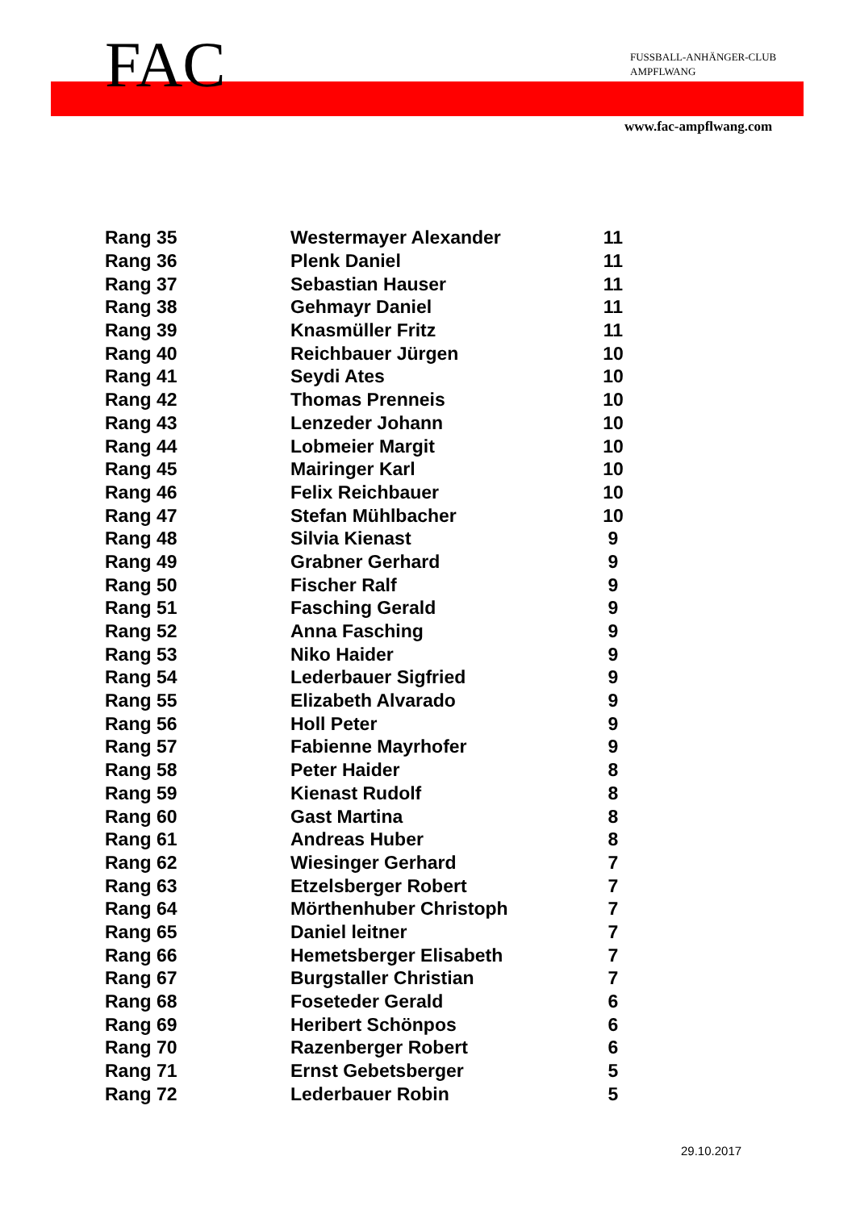FAC
FUSSBALL-ANHÄNGER-CLUB
AMPFLWANG
www.fac-ampflwang.com
| Rang 35 | Westermayer Alexander | 11 |
| Rang 36 | Plenk Daniel | 11 |
| Rang 37 | Sebastian Hauser | 11 |
| Rang 38 | Gehmayr Daniel | 11 |
| Rang 39 | Knasmüller Fritz | 11 |
| Rang 40 | Reichbauer Jürgen | 10 |
| Rang 41 | Seydi Ates | 10 |
| Rang 42 | Thomas Prenneis | 10 |
| Rang 43 | Lenzeder Johann | 10 |
| Rang 44 | Lobmeier Margit | 10 |
| Rang 45 | Mairinger Karl | 10 |
| Rang 46 | Felix Reichbauer | 10 |
| Rang 47 | Stefan Mühlbacher | 10 |
| Rang 48 | Silvia Kienast | 9 |
| Rang 49 | Grabner Gerhard | 9 |
| Rang 50 | Fischer Ralf | 9 |
| Rang 51 | Fasching Gerald | 9 |
| Rang 52 | Anna Fasching | 9 |
| Rang 53 | Niko Haider | 9 |
| Rang 54 | Lederbauer Sigfried | 9 |
| Rang 55 | Elizabeth Alvarado | 9 |
| Rang 56 | Holl Peter | 9 |
| Rang 57 | Fabienne Mayrhofer | 9 |
| Rang 58 | Peter Haider | 8 |
| Rang 59 | Kienast Rudolf | 8 |
| Rang 60 | Gast Martina | 8 |
| Rang 61 | Andreas Huber | 8 |
| Rang 62 | Wiesinger Gerhard | 7 |
| Rang 63 | Etzelsberger Robert | 7 |
| Rang 64 | Mörthenhuber Christoph | 7 |
| Rang 65 | Daniel leitner | 7 |
| Rang 66 | Hemetsberger Elisabeth | 7 |
| Rang 67 | Burgstaller Christian | 7 |
| Rang 68 | Foseteder Gerald | 6 |
| Rang 69 | Heribert Schönpos | 6 |
| Rang 70 | Razenberger Robert | 6 |
| Rang 71 | Ernst Gebetsberger | 5 |
| Rang 72 | Lederbauer Robin | 5 |
29.10.2017